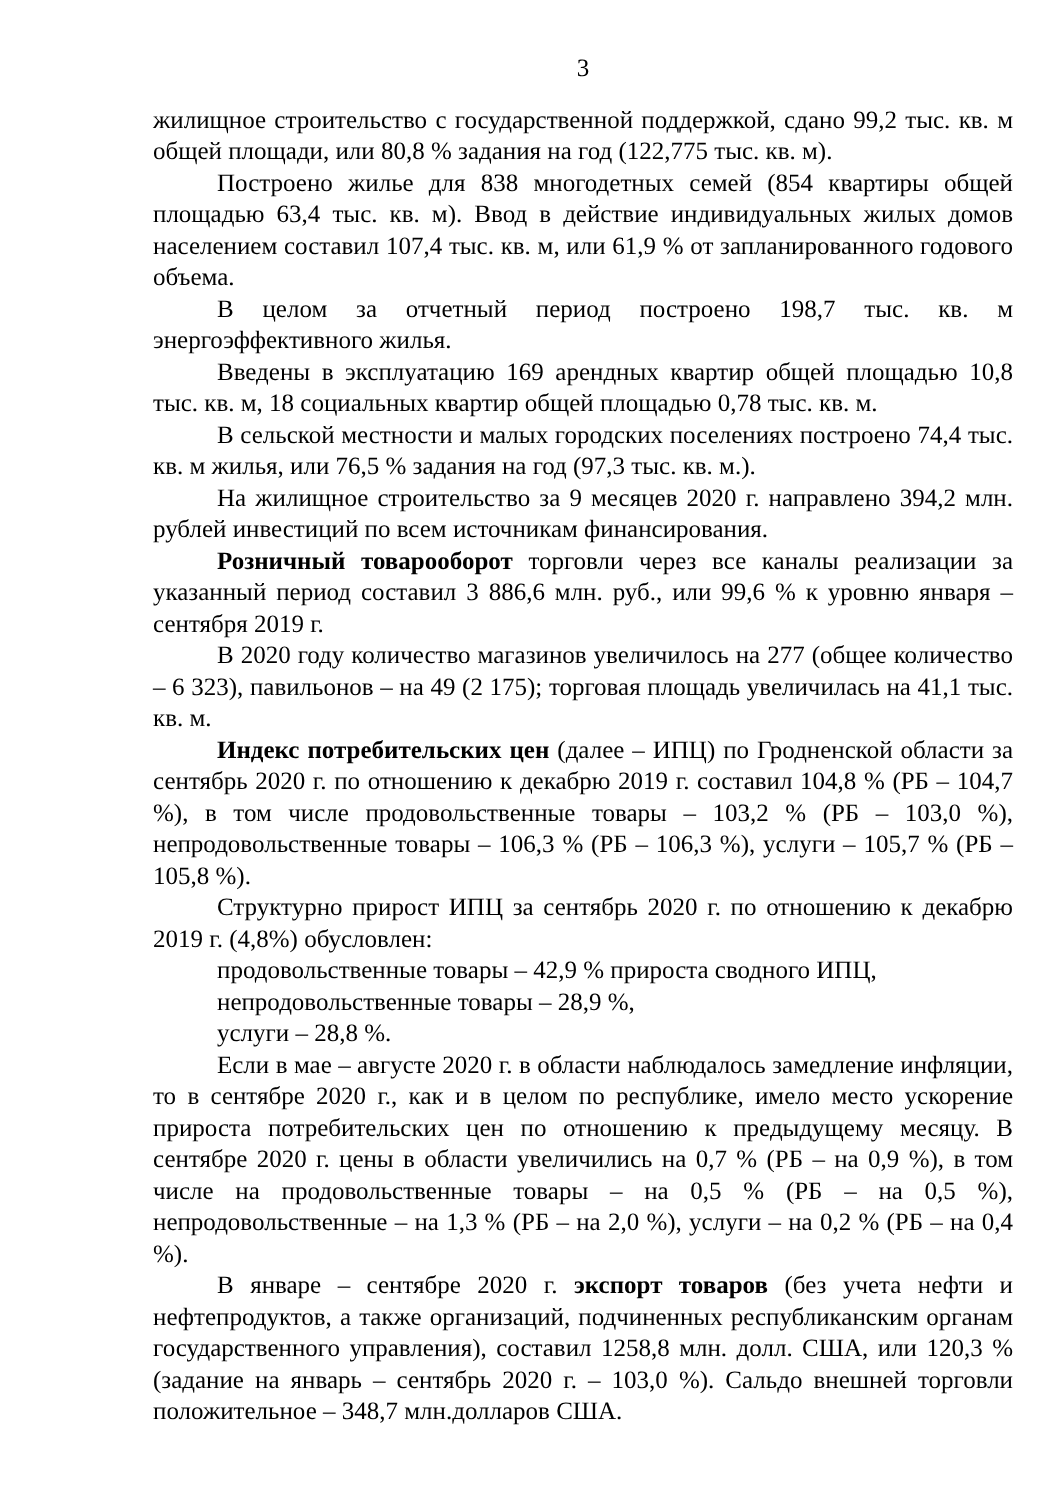3
жилищное строительство с государственной поддержкой, сдано 99,2 тыс. кв. м общей площади, или 80,8 % задания на год (122,775 тыс. кв. м).
Построено жилье для 838 многодетных семей (854 квартиры общей площадью 63,4 тыс. кв. м). Ввод в действие индивидуальных жилых домов населением составил 107,4 тыс. кв. м, или 61,9 % от запланированного годового объема.
В целом за отчетный период построено 198,7 тыс. кв. м энергоэффективного жилья.
Введены в эксплуатацию 169 арендных квартир общей площадью 10,8 тыс. кв. м, 18 социальных квартир общей площадью 0,78 тыс. кв. м.
В сельской местности и малых городских поселениях построено 74,4 тыс. кв. м жилья, или 76,5 % задания на год (97,3 тыс. кв. м.).
На жилищное строительство за 9 месяцев 2020 г. направлено 394,2 млн. рублей инвестиций по всем источникам финансирования.
Розничный товарооборот торговли через все каналы реализации за указанный период составил 3 886,6 млн. руб., или 99,6 % к уровню января – сентября 2019 г.
В 2020 году количество магазинов увеличилось на 277 (общее количество – 6 323), павильонов – на 49 (2 175); торговая площадь увеличилась на 41,1 тыс. кв. м.
Индекс потребительских цен (далее – ИПЦ) по Гродненской области за сентябрь 2020 г. по отношению к декабрю 2019 г. составил 104,8 % (РБ – 104,7 %), в том числе продовольственные товары – 103,2 % (РБ – 103,0 %), непродовольственные товары – 106,3 % (РБ – 106,3 %), услуги – 105,7 % (РБ – 105,8 %).
Структурно прирост ИПЦ за сентябрь 2020 г. по отношению к декабрю 2019 г. (4,8%) обусловлен:
продовольственные товары – 42,9 % прироста сводного ИПЦ,
непродовольственные товары – 28,9 %,
услуги – 28,8 %.
Если в мае – августе 2020 г. в области наблюдалось замедление инфляции, то в сентябре 2020 г., как и в целом по республике, имело место ускорение прироста потребительских цен по отношению к предыдущему месяцу. В сентябре 2020 г. цены в области увеличились на 0,7 % (РБ – на 0,9 %), в том числе на продовольственные товары – на 0,5 % (РБ – на 0,5 %), непродовольственные – на 1,3 % (РБ – на 2,0 %), услуги – на 0,2 % (РБ – на 0,4 %).
В январе – сентябре 2020 г. экспорт товаров (без учета нефти и нефтепродуктов, а также организаций, подчиненных республиканским органам государственного управления), составил 1258,8 млн. долл. США, или 120,3 % (задание на январь – сентябрь 2020 г. – 103,0 %). Сальдо внешней торговли положительное – 348,7 млн.долларов США.